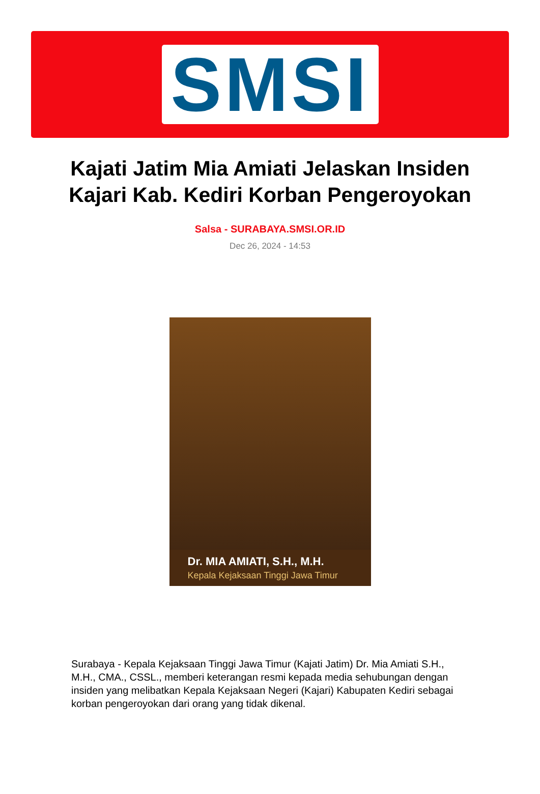SMSI
Kajati Jatim Mia Amiati Jelaskan Insiden Kajari Kab. Kediri Korban Pengeroyokan
Salsa - SURABAYA.SMSI.OR.ID
Dec 26, 2024 - 14:53
Dr. MIA AMIATI, S.H., M.H.
Kepala Kejaksaan Tinggi Jawa Timur
Surabaya - Kepala Kejaksaan Tinggi Jawa Timur (Kajati Jatim) Dr. Mia Amiati S.H., M.H., CMA., CSSL., memberi keterangan resmi kepada media sehubungan dengan insiden yang melibatkan Kepala Kejaksaan Negeri (Kajari) Kabupaten Kediri sebagai korban pengeroyokan dari orang yang tidak dikenal.